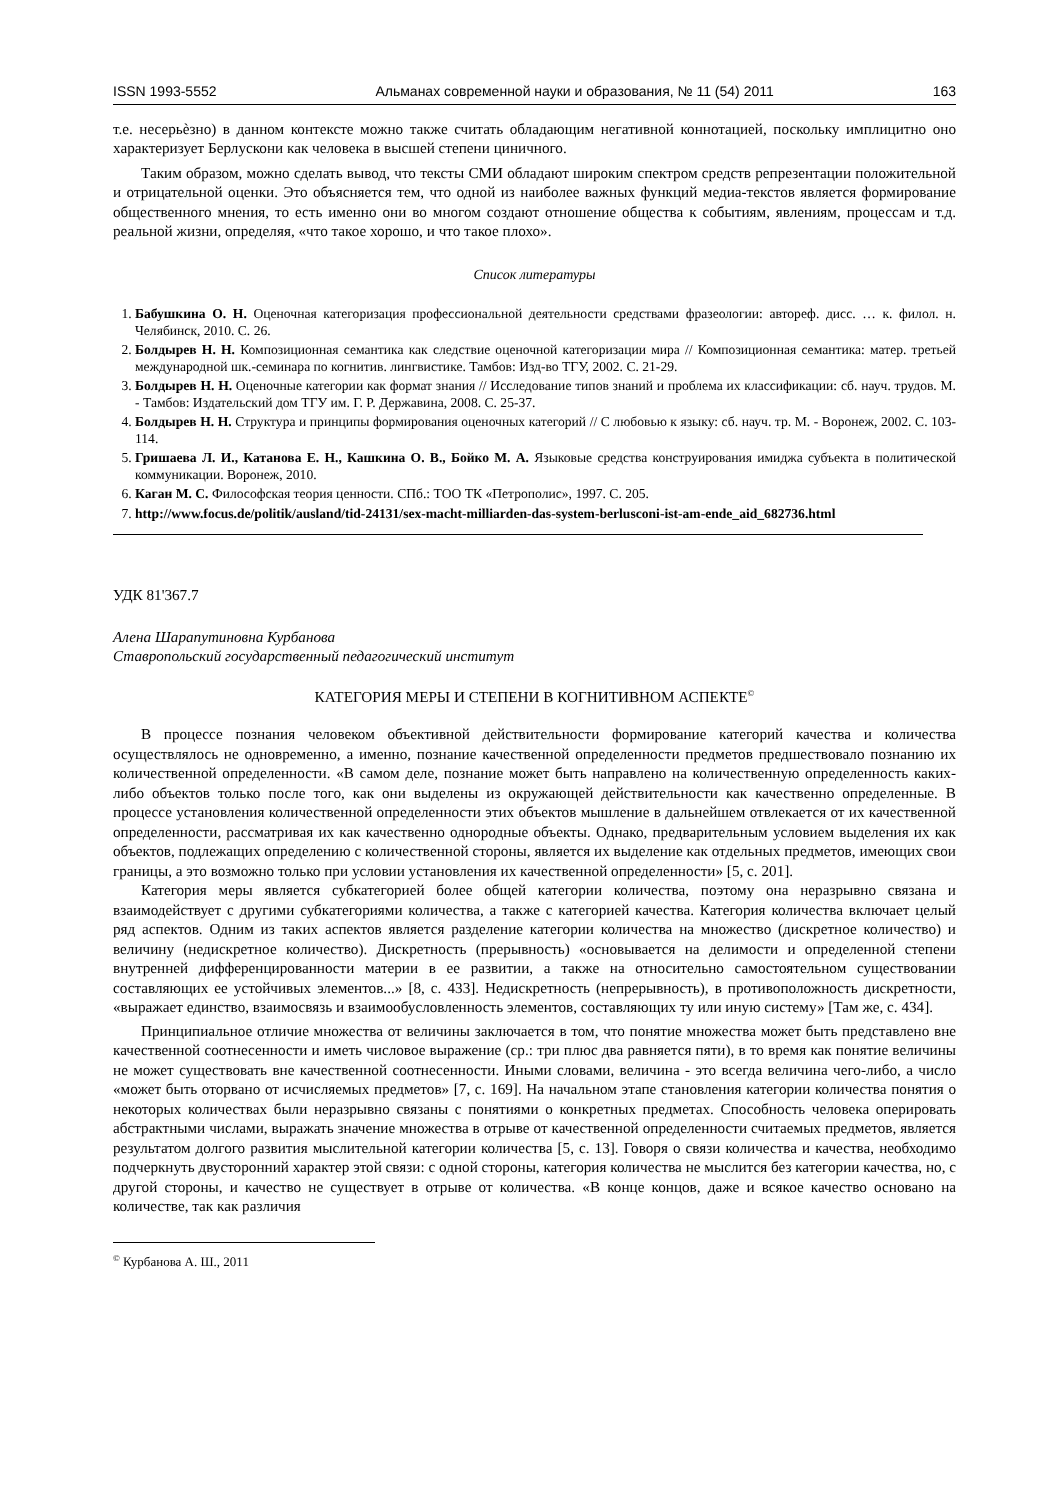ISSN 1993-5552 Альманах современной науки и образования, № 11 (54) 2011 163
т.е. несерьѐзно) в данном контексте можно также считать обладающим негативной коннотацией, поскольку имплицитно оно характеризует Берлускони как человека в высшей степени циничного.
Таким образом, можно сделать вывод, что тексты СМИ обладают широким спектром средств репрезентации положительной и отрицательной оценки. Это объясняется тем, что одной из наиболее важных функций медиа-текстов является формирование общественного мнения, то есть именно они во многом создают отношение общества к событиям, явлениям, процессам и т.д. реальной жизни, определяя, «что такое хорошо, и что такое плохо».
Список литературы
1. Бабушкина О. Н. Оценочная категоризация профессиональной деятельности средствами фразеологии: автореф. дисс. … к. филол. н. Челябинск, 2010. С. 26.
2. Болдырев Н. Н. Композиционная семантика как следствие оценочной категоризации мира // Композиционная семантика: матер. третьей международной шк.-семинара по когнитив. лингвистике. Тамбов: Изд-во ТГУ, 2002. С. 21-29.
3. Болдырев Н. Н. Оценочные категории как формат знания // Исследование типов знаний и проблема их классификации: сб. науч. трудов. М. - Тамбов: Издательский дом ТГУ им. Г. Р. Державина, 2008. С. 25-37.
4. Болдырев Н. Н. Структура и принципы формирования оценочных категорий // С любовью к языку: сб. науч. тр. М. - Воронеж, 2002. С. 103-114.
5. Гришаева Л. И., Катанова Е. Н., Кашкина О. В., Бойко М. А. Языковые средства конструирования имиджа субъекта в политической коммуникации. Воронеж, 2010.
6. Каган М. С. Философская теория ценности. СПб.: ТОО ТК «Петрополис», 1997. С. 205.
7. http://www.focus.de/politik/ausland/tid-24131/sex-macht-milliarden-das-system-berlusconi-ist-am-ende_aid_682736.html
УДК 81'367.7
Алена Шарапутиновна Курбанова
Ставропольский государственный педагогический институт
КАТЕГОРИЯ МЕРЫ И СТЕПЕНИ В КОГНИТИВНОМ АСПЕКТЕ<sup>©</sup>
В процессе познания человеком объективной действительности формирование категорий качества и количества осуществлялось не одновременно, а именно, познание качественной определенности предметов предшествовало познанию их количественной определенности. «В самом деле, познание может быть направлено на количественную определенность каких-либо объектов только после того, как они выделены из окружающей действительности как качественно определенные. В процессе установления количественной определенности этих объектов мышление в дальнейшем отвлекается от их качественной определенности, рассматривая их как качественно однородные объекты. Однако, предварительным условием выделения их как объектов, подлежащих определению с количественной стороны, является их выделение как отдельных предметов, имеющих свои границы, а это возможно только при условии установления их качественной определенности» [5, с. 201].
Категория меры является субкатегорией более общей категории количества, поэтому она неразрывно связана и взаимодействует с другими субкатегориями количества, а также с категорией качества. Категория количества включает целый ряд аспектов. Одним из таких аспектов является разделение категории количества на множество (дискретное количество) и величину (недискретное количество). Дискретность (прерывность) «основывается на делимости и определенной степени внутренней дифференцированности материи в ее развитии, а также на относительно самостоятельном существовании составляющих ее устойчивых элементов...» [8, с. 433]. Недискретность (непрерывность), в противоположность дискретности, «выражает единство, взаимосвязь и взаимообусловленность элементов, составляющих ту или иную систему» [Там же, с. 434].
Принципиальное отличие множества от величины заключается в том, что понятие множества может быть представлено вне качественной соотнесенности и иметь числовое выражение (ср.: три плюс два равняется пяти), в то время как понятие величины не может существовать вне качественной соотнесенности. Иными словами, величина - это всегда величина чего-либо, а число «может быть оторвано от исчисляемых предметов» [7, с. 169]. На начальном этапе становления категории количества понятия о некоторых количествах были неразрывно связаны с понятиями о конкретных предметах. Способность человека оперировать абстрактными числами, выражать значение множества в отрыве от качественной определенности считаемых предметов, является результатом долгого развития мыслительной категории количества [5, с. 13]. Говоря о связи количества и качества, необходимо подчеркнуть двусторонний характер этой связи: с одной стороны, категория количества не мыслится без категории качества, но, с другой стороны, и качество не существует в отрыве от количества. «В конце концов, даже и всякое качество основано на количестве, так как различия
<sup>©</sup> Курбанова А. Ш., 2011